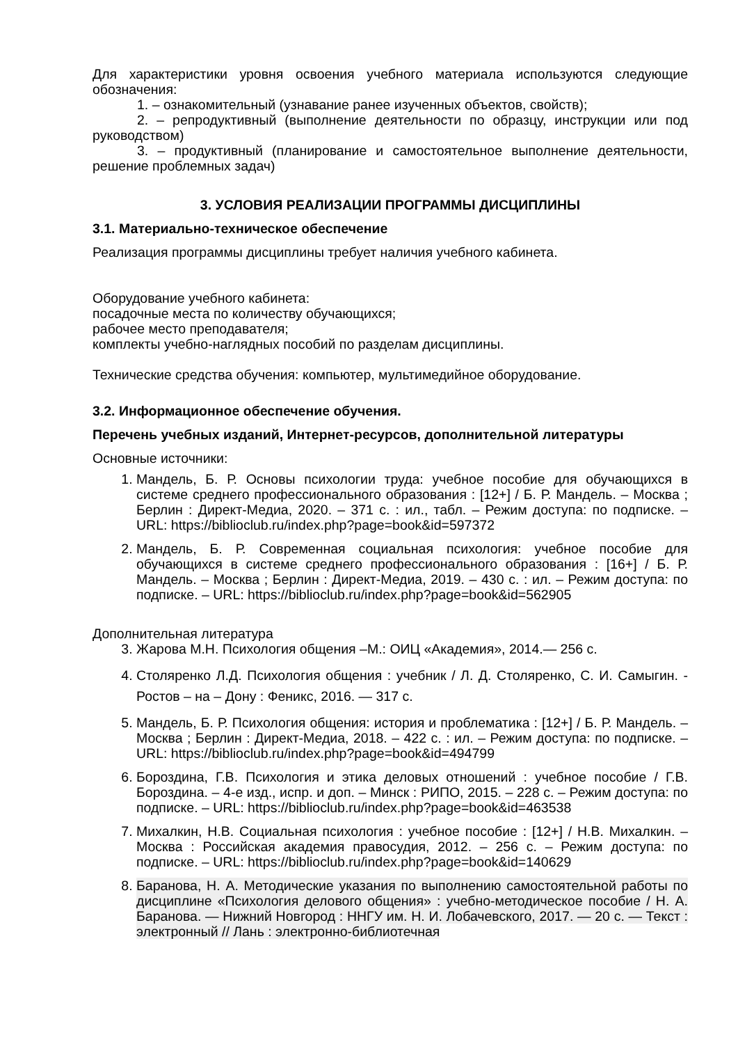Для характеристики уровня освоения учебного материала используются следующие обозначения:
1. – ознакомительный (узнавание ранее изученных объектов, свойств);
2. – репродуктивный (выполнение деятельности по образцу, инструкции или под руководством)
3. – продуктивный (планирование и самостоятельное выполнение деятельности, решение проблемных задач)
3. УСЛОВИЯ РЕАЛИЗАЦИИ ПРОГРАММЫ ДИСЦИПЛИНЫ
3.1. Материально-техническое обеспечение
Реализация программы дисциплины требует наличия учебного кабинета.
Оборудование учебного кабинета:
посадочные места по количеству обучающихся;
рабочее место преподавателя;
комплекты учебно-наглядных пособий по разделам дисциплины.
Технические средства обучения: компьютер, мультимедийное оборудование.
3.2. Информационное обеспечение обучения.
Перечень учебных изданий, Интернет-ресурсов, дополнительной литературы
Основные источники:
1. Мандель, Б. Р. Основы психологии труда: учебное пособие для обучающихся в системе среднего профессионального образования : [12+] / Б. Р. Мандель. – Москва ; Берлин : Директ-Медиа, 2020. – 371 с. : ил., табл. – Режим доступа: по подписке. – URL: https://biblioclub.ru/index.php?page=book&id=597372
2. Мандель, Б. Р. Современная социальная психология: учебное пособие для обучающихся в системе среднего профессионального образования : [16+] / Б. Р. Мандель. – Москва ; Берлин : Директ-Медиа, 2019. – 430 с. : ил. – Режим доступа: по подписке. – URL: https://biblioclub.ru/index.php?page=book&id=562905
Дополнительная литература
3. Жарова М.Н. Психология общения –М.: ОИЦ «Академия», 2014.— 256 с.
4. Столяренко Л.Д. Психология общения : учебник / Л. Д. Столяренко, С. И. Самыгин. - Ростов – на – Дону : Феникс, 2016. — 317 с.
5. Мандель, Б. Р. Психология общения: история и проблематика : [12+] / Б. Р. Мандель. – Москва ; Берлин : Директ-Медиа, 2018. – 422 с. : ил. – Режим доступа: по подписке. – URL: https://biblioclub.ru/index.php?page=book&id=494799
6. Бороздина, Г.В. Психология и этика деловых отношений : учебное пособие / Г.В. Бороздина. – 4-е изд., испр. и доп. – Минск : РИПО, 2015. – 228 с. – Режим доступа: по подписке. – URL: https://biblioclub.ru/index.php?page=book&id=463538
7. Михалкин, Н.В. Социальная психология : учебное пособие : [12+] / Н.В. Михалкин. – Москва : Российская академия правосудия, 2012. – 256 с. – Режим доступа: по подписке. – URL: https://biblioclub.ru/index.php?page=book&id=140629
8. Баранова, Н. А. Методические указания по выполнению самостоятельной работы по дисциплине «Психология делового общения» : учебно-методическое пособие / Н. А. Баранова. — Нижний Новгород : ННГУ им. Н. И. Лобачевского, 2017. — 20 с. — Текст : электронный // Лань : электронно-библиотечная